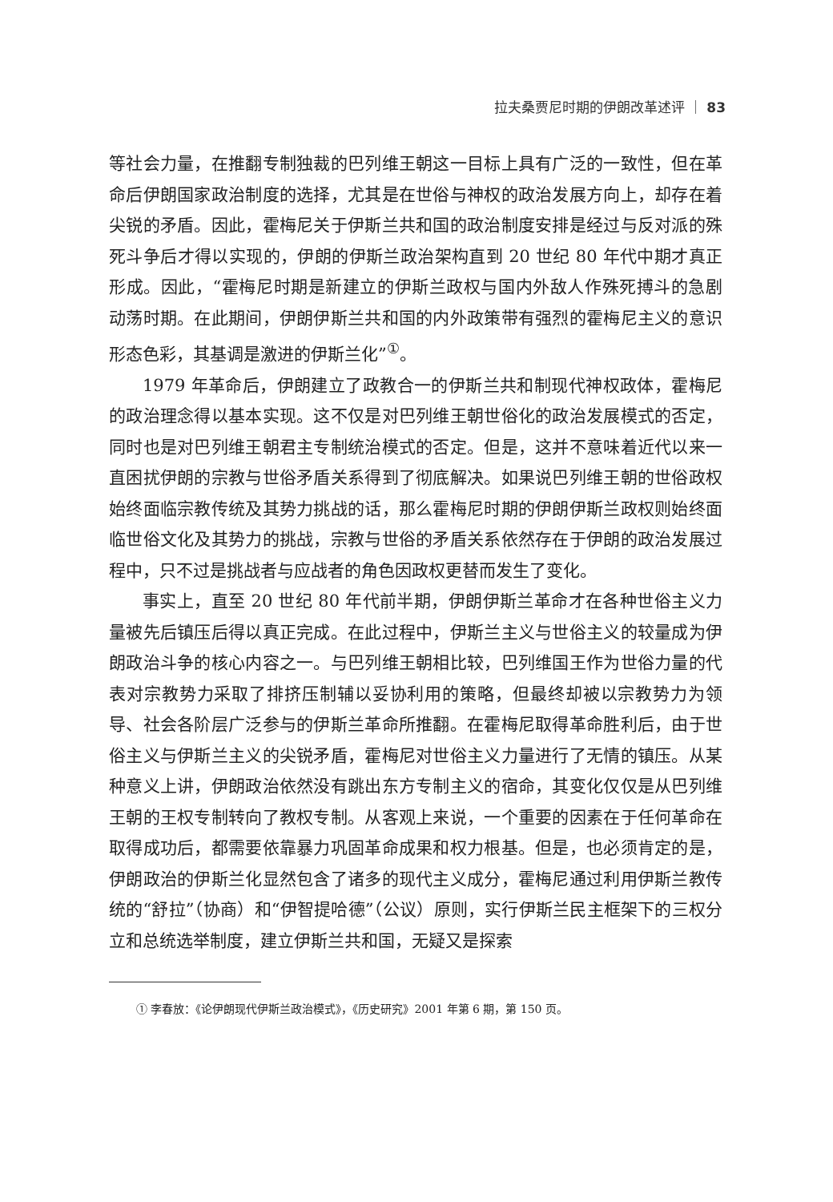拉夫桑贾尼时期的伊朗改革述评 ｜ 83
等社会力量，在推翻专制独裁的巴列维王朝这一目标上具有广泛的一致性，但在革命后伊朗国家政治制度的选择，尤其是在世俗与神权的政治发展方向上，却存在着尖锐的矛盾。因此，霍梅尼关于伊斯兰共和国的政治制度安排是经过与反对派的殊死斗争后才得以实现的，伊朗的伊斯兰政治架构直到 20 世纪 80 年代中期才真正形成。因此，“霍梅尼时期是新建立的伊斯兰政权与国内外敌人作殊死搏斗的急剧动荡时期。在此期间，伊朗伊斯兰共和国的内外政策带有强烈的霍梅尼主义的意识形态色彩，其基调是激进的伊斯兰化”<sup>①</sup>。
1979 年革命后，伊朗建立了政教合一的伊斯兰共和制现代神权政体，霍梅尼的政治理念得以基本实现。这不仅是对巴列维王朝世俗化的政治发展模式的否定，同时也是对巴列维王朝君主专制统治模式的否定。但是，这并不意味着近代以来一直困扰伊朗的宗教与世俗矛盾关系得到了彻底解决。如果说巴列维王朝的世俗政权始终面临宗教传统及其势力挑战的话，那么霍梅尼时期的伊朗伊斯兰政权则始终面临世俗文化及其势力的挑战，宗教与世俗的矛盾关系依然存在于伊朗的政治发展过程中，只不过是挑战者与应战者的角色因政权更替而发生了变化。
事实上，直至 20 世纪 80 年代前半期，伊朗伊斯兰革命才在各种世俗主义力量被先后镇压后得以真正完成。在此过程中，伊斯兰主义与世俗主义的较量成为伊朗政治斗争的核心内容之一。与巴列维王朝相比较，巴列维国王作为世俗力量的代表对宗教势力采取了排挤压制辅以妥协利用的策略，但最终却被以宗教势力为领导、社会各阶层广泛参与的伊斯兰革命所推翻。在霍梅尼取得革命胜利后，由于世俗主义与伊斯兰主义的尖锐矛盾，霍梅尼对世俗主义力量进行了无情的镇压。从某种意义上讲，伊朗政治依然没有跳出东方专制主义的宿命，其变化仅仅是从巴列维王朝的王权专制转向了教权专制。从客观上来说，一个重要的因素在于任何革命在取得成功后，都需要依靠暴力巩固革命成果和权力根基。但是，也必须肯定的是，伊朗政治的伊斯兰化显然包含了诸多的现代主义成分，霍梅尼通过利用伊斯兰教传统的“舒拉”（协商）和“伊智提哈德”（公议）原则，实行伊斯兰民主框架下的三权分立和总统选举制度，建立伊斯兰共和国，无疑又是探索
① 李春放：《论伊朗现代伊斯兰政治模式》，《历史研究》2001 年第 6 期，第 150 页。